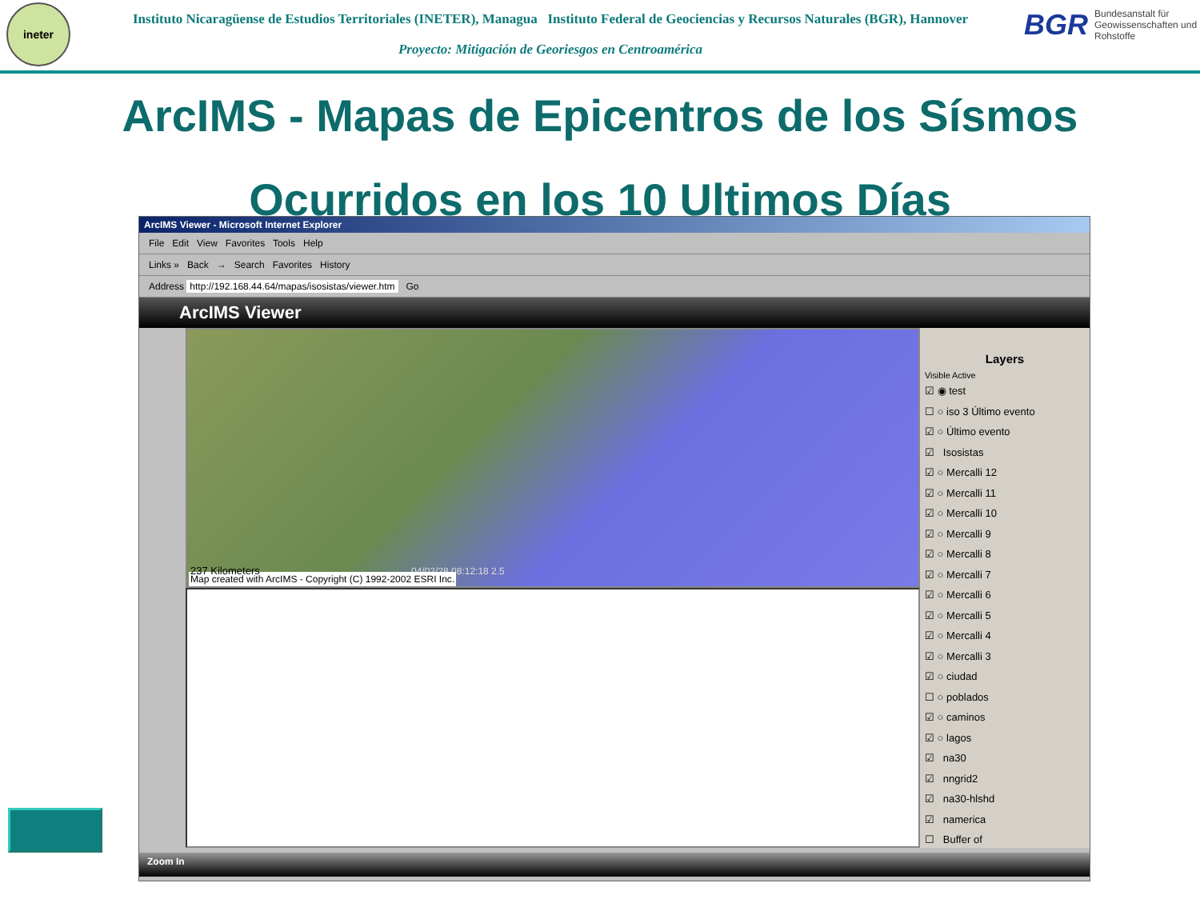ineter
Instituto Nicaragüense de Estudios Territoriales (INETER), Managua Instituto Federal de Geociencias y Recursos Naturales (BGR), Hannover
Proyecto: Mitigación de Georiesgos en Centroamérica
BGR Bundesanstalt für Geowissenschaften und Rohstoffe
ArcIMS - Mapas de Epicentros de los Sísmos
Ocurridos en los 10 Ultimos Días
ArcIMS Viewer - Microsoft Internet Explorer
File Edit View Favorites Tools Help
Links » Back → Search Favorites History
Address http://192.168.44.64/mapas/isosistas/viewer.htm Go
ArcIMS Viewer
04/02/28 08:12:18 2.5
Map created with ArcIMS - Copyright (C) 1992-2002 ESRI Inc.
237 Kilometers
Layers
Visible Active
☑ ◉ test
☐ ○ iso 3 Último evento
☑ ○ Último evento
☑ Isosistas
☑ ○ Mercalli 12
☑ ○ Mercalli 11
☑ ○ Mercalli 10
☑ ○ Mercalli 9
☑ ○ Mercalli 8
☑ ○ Mercalli 7
☑ ○ Mercalli 6
☑ ○ Mercalli 5
☑ ○ Mercalli 4
☑ ○ Mercalli 3
☑ ○ ciudad
☐ ○ poblados
☑ ○ caminos
☑ ○ lagos
☑ na30
☑ nngrid2
☑ na30-hlshd
☑ namerica
☐ Buffer of
Zoom In